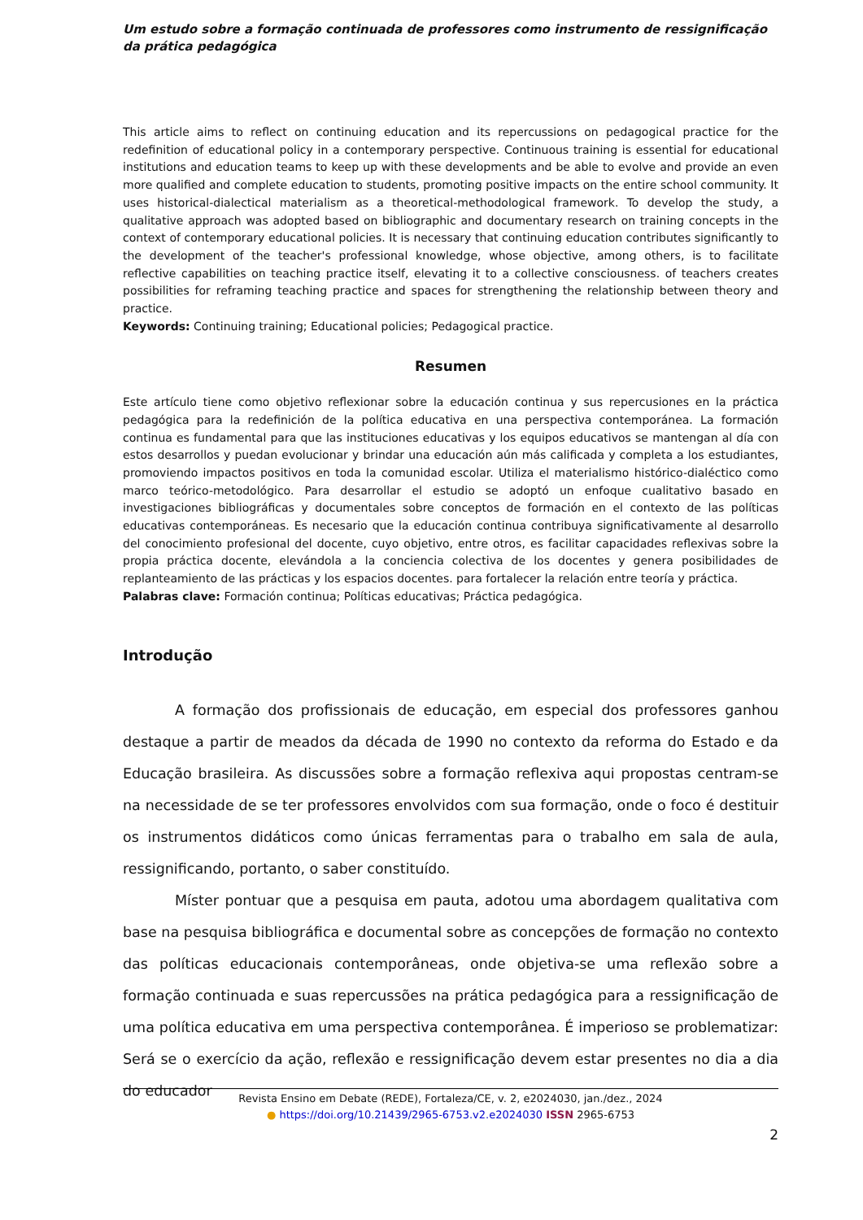Um estudo sobre a formação continuada de professores como instrumento de ressignificação da prática pedagógica
This article aims to reflect on continuing education and its repercussions on pedagogical practice for the redefinition of educational policy in a contemporary perspective. Continuous training is essential for educational institutions and education teams to keep up with these developments and be able to evolve and provide an even more qualified and complete education to students, promoting positive impacts on the entire school community. It uses historical-dialectical materialism as a theoretical-methodological framework. To develop the study, a qualitative approach was adopted based on bibliographic and documentary research on training concepts in the context of contemporary educational policies. It is necessary that continuing education contributes significantly to the development of the teacher's professional knowledge, whose objective, among others, is to facilitate reflective capabilities on teaching practice itself, elevating it to a collective consciousness. of teachers creates possibilities for reframing teaching practice and spaces for strengthening the relationship between theory and practice.
Keywords: Continuing training; Educational policies; Pedagogical practice.
Resumen
Este artículo tiene como objetivo reflexionar sobre la educación continua y sus repercusiones en la práctica pedagógica para la redefinición de la política educativa en una perspectiva contemporánea. La formación continua es fundamental para que las instituciones educativas y los equipos educativos se mantengan al día con estos desarrollos y puedan evolucionar y brindar una educación aún más calificada y completa a los estudiantes, promoviendo impactos positivos en toda la comunidad escolar. Utiliza el materialismo histórico-dialéctico como marco teórico-metodológico. Para desarrollar el estudio se adoptó un enfoque cualitativo basado en investigaciones bibliográficas y documentales sobre conceptos de formación en el contexto de las políticas educativas contemporáneas. Es necesario que la educación continua contribuya significativamente al desarrollo del conocimiento profesional del docente, cuyo objetivo, entre otros, es facilitar capacidades reflexivas sobre la propia práctica docente, elevándola a la conciencia colectiva de los docentes y genera posibilidades de replanteamiento de las prácticas y los espacios docentes. para fortalecer la relación entre teoría y práctica.
Palabras clave: Formación continua; Políticas educativas; Práctica pedagógica.
Introdução
A formação dos profissionais de educação, em especial dos professores ganhou destaque a partir de meados da década de 1990 no contexto da reforma do Estado e da Educação brasileira. As discussões sobre a formação reflexiva aqui propostas centram-se na necessidade de se ter professores envolvidos com sua formação, onde o foco é destituir os instrumentos didáticos como únicas ferramentas para o trabalho em sala de aula, ressignificando, portanto, o saber constituído.
Míster pontuar que a pesquisa em pauta, adotou uma abordagem qualitativa com base na pesquisa bibliográfica e documental sobre as concepções de formação no contexto das políticas educacionais contemporâneas, onde objetiva-se uma reflexão sobre a formação continuada e suas repercussões na prática pedagógica para a ressignificação de uma política educativa em uma perspectiva contemporânea. É imperioso se problematizar: Será se o exercício da ação, reflexão e ressignificação devem estar presentes no dia a dia do educador
Revista Ensino em Debate (REDE), Fortaleza/CE, v. 2, e2024030, jan./dez., 2024
● https://doi.org/10.21439/2965-6753.v2.e2024030 ISSN 2965-6753
2